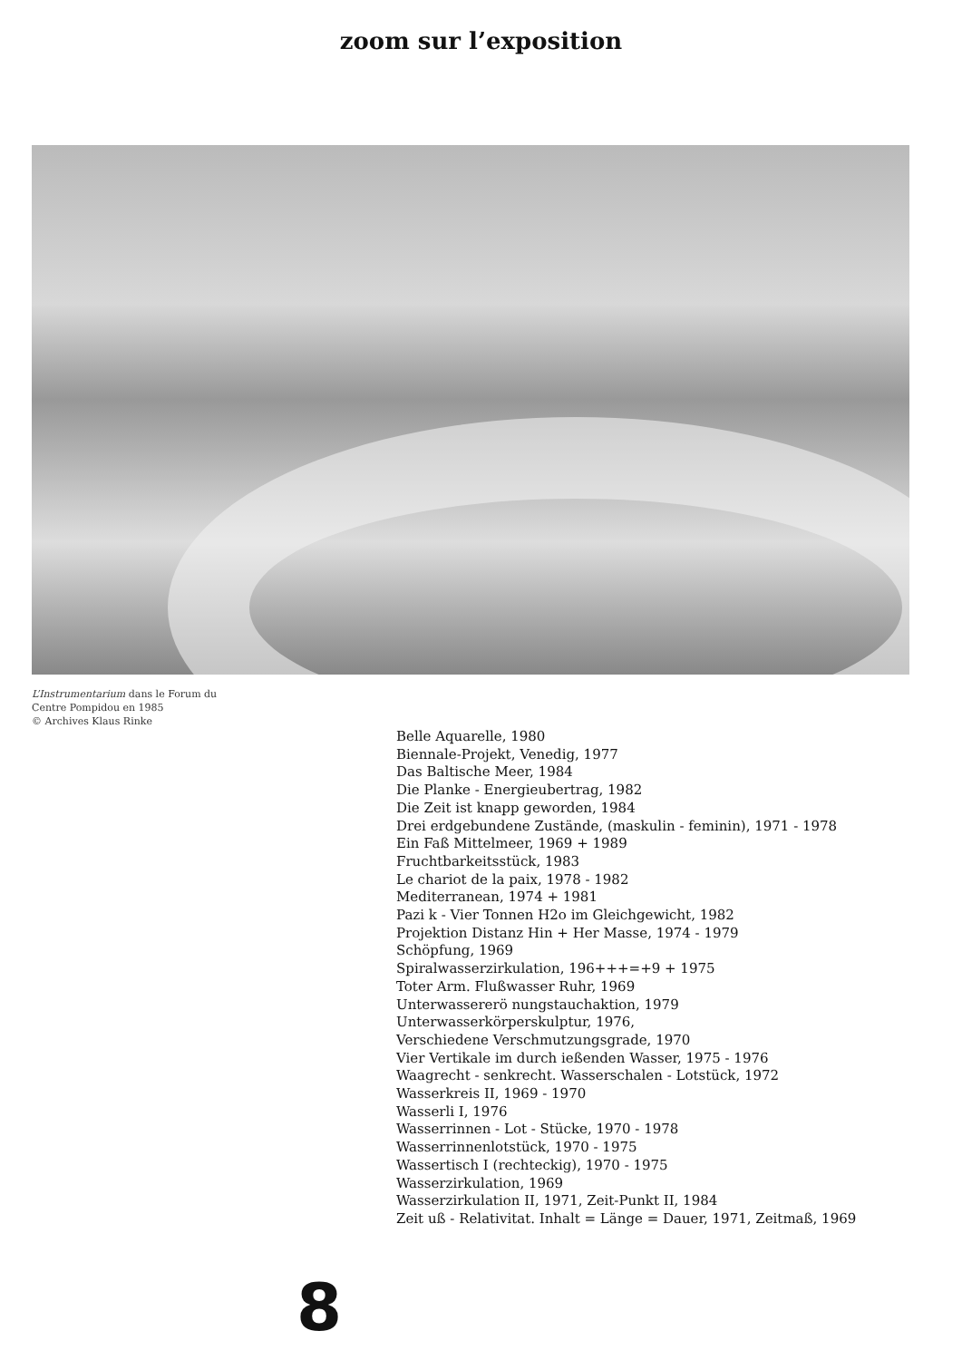zoom sur l’exposition
L’Instrumentarium dans le Forum du
Centre Pompidou en 1985
© Archives Klaus Rinke
Belle Aquarelle, 1980
Biennale-Projekt, Venedig, 1977
Das Baltische Meer, 1984
Die Planke - Energieubertrag, 1982
Die Zeit ist knapp geworden, 1984
Drei erdgebundene Zustände, (maskulin - feminin), 1971 - 1978
Ein Faß Mittelmeer, 1969 + 1989
Fruchtbarkeitsstück, 1983
Le chariot de la paix, 1978 - 1982
Mediterranean, 1974 + 1981
Pazi k - Vier Tonnen H2o im Gleichgewicht, 1982
Projektion Distanz Hin + Her Masse, 1974 - 1979
Schöpfung, 1969
Spiralwasserzirkulation, 196+++=+9 + 1975
Toter Arm. Flußwasser Ruhr, 1969
Unterwassererö nungstauchaktion, 1979
Unterwasserkörperskulptur, 1976,
Verschiedene Verschmutzungsgrade, 1970
Vier Vertikale im durch ießenden Wasser, 1975 - 1976
Waagrecht - senkrecht. Wasserschalen - Lotstück, 1972
Wasserkreis II, 1969 - 1970
Wasserli I, 1976
Wasserrinnen - Lot - Stücke, 1970 - 1978
Wasserrinnenlotstück, 1970 - 1975
Wassertisch I (rechteckig), 1970 - 1975
Wasserzirkulation, 1969
Wasserzirkulation II, 1971, Zeit-Punkt II, 1984
Zeit uß - Relativitat. Inhalt = Länge = Dauer, 1971, Zeitmaß, 1969
8